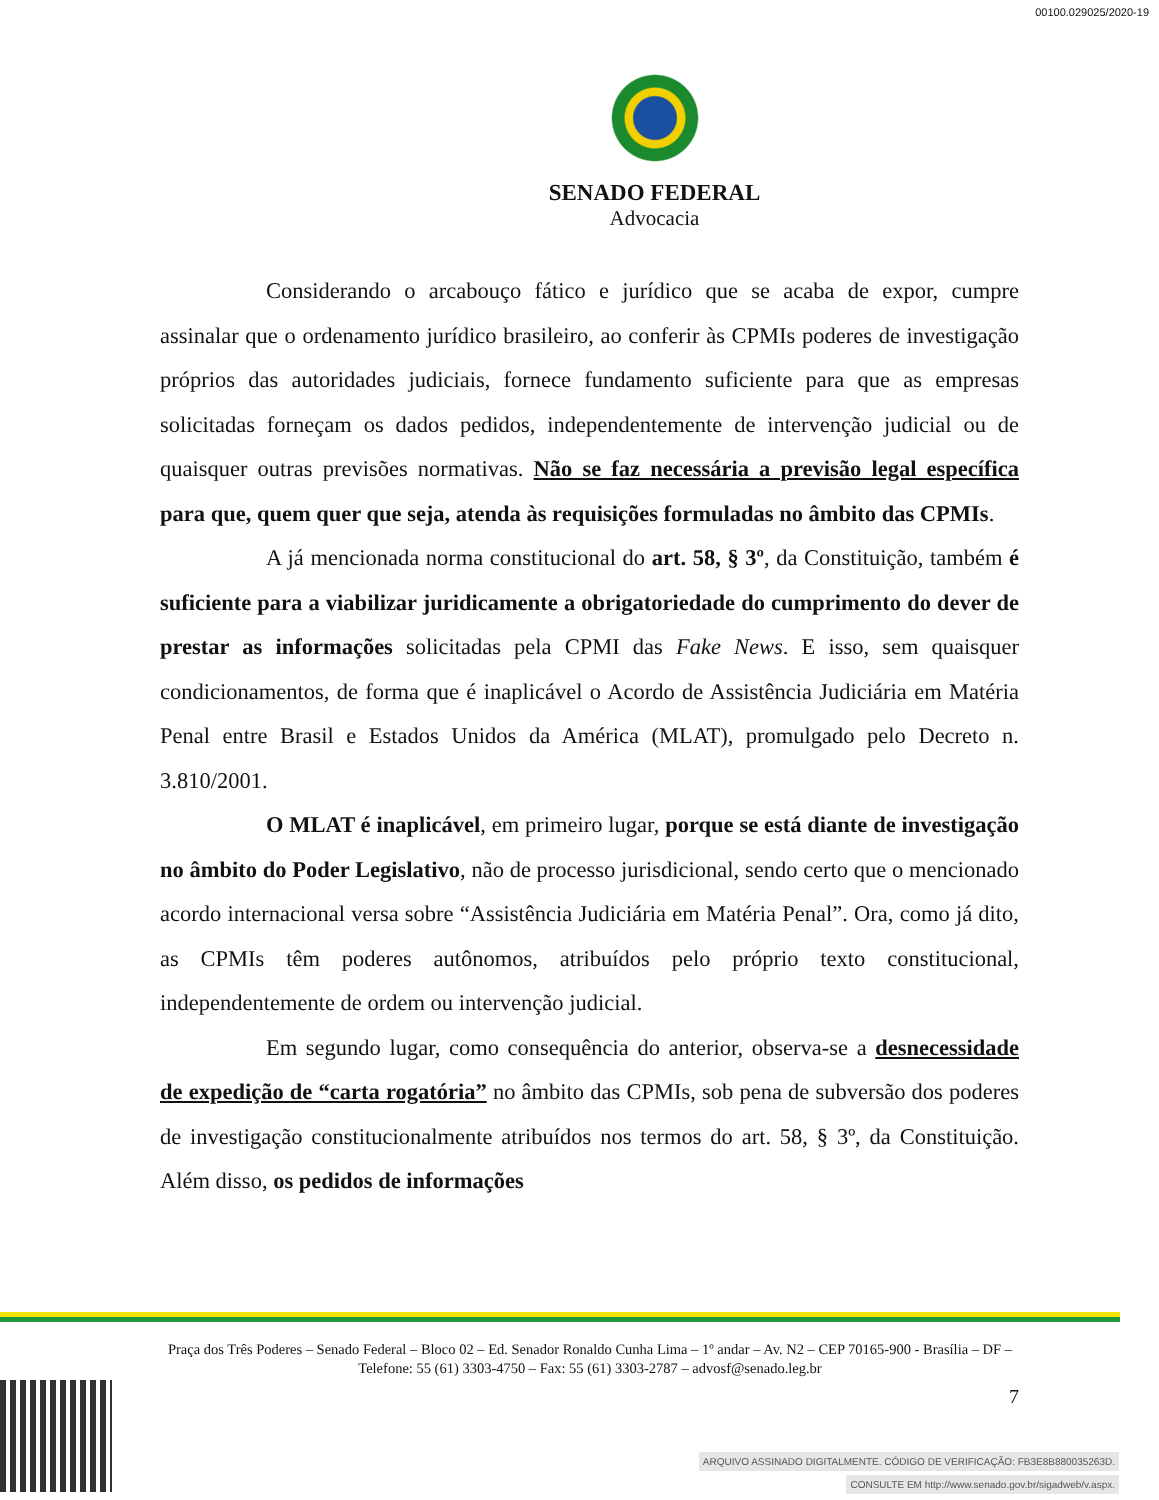00100.029025/2020-19
SENADO FEDERAL
Advocacia
Considerando o arcabouço fático e jurídico que se acaba de expor, cumpre assinalar que o ordenamento jurídico brasileiro, ao conferir às CPMIs poderes de investigação próprios das autoridades judiciais, fornece fundamento suficiente para que as empresas solicitadas forneçam os dados pedidos, independentemente de intervenção judicial ou de quaisquer outras previsões normativas. Não se faz necessária a previsão legal específica para que, quem quer que seja, atenda às requisições formuladas no âmbito das CPMIs.
A já mencionada norma constitucional do art. 58, § 3º, da Constituição, também é suficiente para a viabilizar juridicamente a obrigatoriedade do cumprimento do dever de prestar as informações solicitadas pela CPMI das Fake News. E isso, sem quaisquer condicionamentos, de forma que é inaplicável o Acordo de Assistência Judiciária em Matéria Penal entre Brasil e Estados Unidos da América (MLAT), promulgado pelo Decreto n. 3.810/2001.
O MLAT é inaplicável, em primeiro lugar, porque se está diante de investigação no âmbito do Poder Legislativo, não de processo jurisdicional, sendo certo que o mencionado acordo internacional versa sobre “Assistência Judiciária em Matéria Penal”. Ora, como já dito, as CPMIs têm poderes autônomos, atribuídos pelo próprio texto constitucional, independentemente de ordem ou intervenção judicial.
Em segundo lugar, como consequência do anterior, observa-se a desnecessidade de expedição de “carta rogatória” no âmbito das CPMIs, sob pena de subversão dos poderes de investigação constitucionalmente atribuídos nos termos do art. 58, § 3º, da Constituição. Além disso, os pedidos de informações
Praça dos Três Poderes – Senado Federal – Bloco 02 – Ed. Senador Ronaldo Cunha Lima – 1º andar – Av. N2 – CEP 70165-900 - Brasília – DF – Telefone: 55 (61) 3303-4750 – Fax: 55 (61) 3303-2787 – advosf@senado.leg.br
7
ARQUIVO ASSINADO DIGITALMENTE. CÓDIGO DE VERIFICAÇÃO: FB3E8B880035263D.
CONSULTE EM http://www.senado.gov.br/sigadweb/v.aspx.